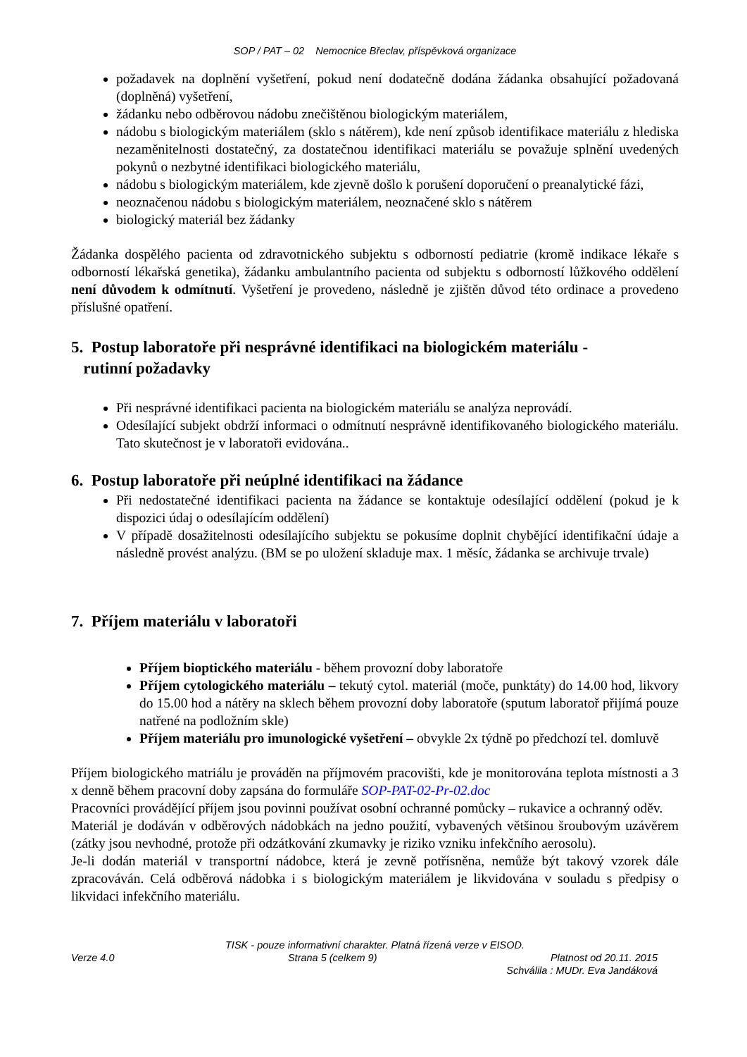SOP / PAT – 02 Nemocnice Břeclav, příspěvková organizace
požadavek na doplnění vyšetření, pokud není dodatečně dodána žádanka obsahující požadovaná (doplněná) vyšetření,
žádanku nebo odběrovou nádobu znečištěnou biologickým materiálem,
nádobu s biologickým materiálem (sklo s nátěrem), kde není způsob identifikace materiálu z hlediska nezaměnitelnosti dostatečný, za dostatečnou identifikaci materiálu se považuje splnění uvedených pokynů o nezbytné identifikaci biologického materiálu,
nádobu s biologickým materiálem, kde zjevně došlo k porušení doporučení o preanalytické fázi,
neoznačenou nádobu s biologickým materiálem, neoznačené sklo s nátěrem
biologický materiál bez žádanky
Žádanka dospělého pacienta od zdravotnického subjektu s odborností pediatrie (kromě indikace lékaře s odborností lékařská genetika), žádanku ambulantního pacienta od subjektu s odborností lůžkového oddělení není důvodem k odmítnutí. Vyšetření je provedeno, následně je zjištěn důvod této ordinace a provedeno příslušné opatření.
5. Postup laboratoře při nesprávné identifikaci na biologickém materiálu -
rutinní požadavky
Při nesprávné identifikaci pacienta na biologickém materiálu se analýza neprovádí.
Odesílající subjekt obdrží informaci o odmítnutí nesprávně identifikovaného biologického materiálu. Tato skutečnost je v laboratoři evidována..
6. Postup laboratoře při neúplné identifikaci na žádance
Při nedostatečné identifikaci pacienta na žádance se kontaktuje odesílající oddělení (pokud je k dispozici údaj o odesílajícím oddělení)
V případě dosažitelnosti odesílajícího subjektu se pokusíme doplnit chybějící identifikační údaje a následně provést analýzu. (BM se po uložení skladuje max. 1 měsíc, žádanka se archivuje trvale)
7. Příjem materiálu v laboratoři
Příjem bioptického materiálu - během provozní doby laboratoře
Příjem cytologického materiálu – tekutý cytol. materiál (moče, punktáty) do 14.00 hod, likvory do 15.00 hod a nátěry na sklech během provozní doby laboratoře (sputum laboratoř přijímá pouze natřené na podložním skle)
Příjem materiálu pro imunologické vyšetření – obvykle 2x týdně po předchozí tel. domluvě
Příjem biologického matriálu je prováděn na příjmovém pracovišti, kde je monitorována teplota místnosti a 3 x denně během pracovní doby zapsána do formuláře SOP-PAT-02-Pr-02.doc
Pracovníci provádějící příjem jsou povinni používat osobní ochranné pomůcky – rukavice a ochranný oděv.
Materiál je dodáván v odběrových nádobkách na jedno použití, vybavených většinou šroubovým uzávěrem (zátky jsou nevhodné, protože při odzátkování zkumavky je riziko vzniku infekčního aerosolu).
Je-li dodán materiál v transportní nádobce, která je zevně potřísněna, nemůže být takový vzorek dále zpracováván. Celá odběrová nádobka i s biologickým materiálem je likvidována v souladu s předpisy o likvidaci infekčního materiálu.
TISK - pouze informativní charakter. Platná řízená verze v EISOD.
Verze 4.0 Strana 5 (celkem 9) Platnost od 20.11. 2015
Schválila : MUDr. Eva Jandáková